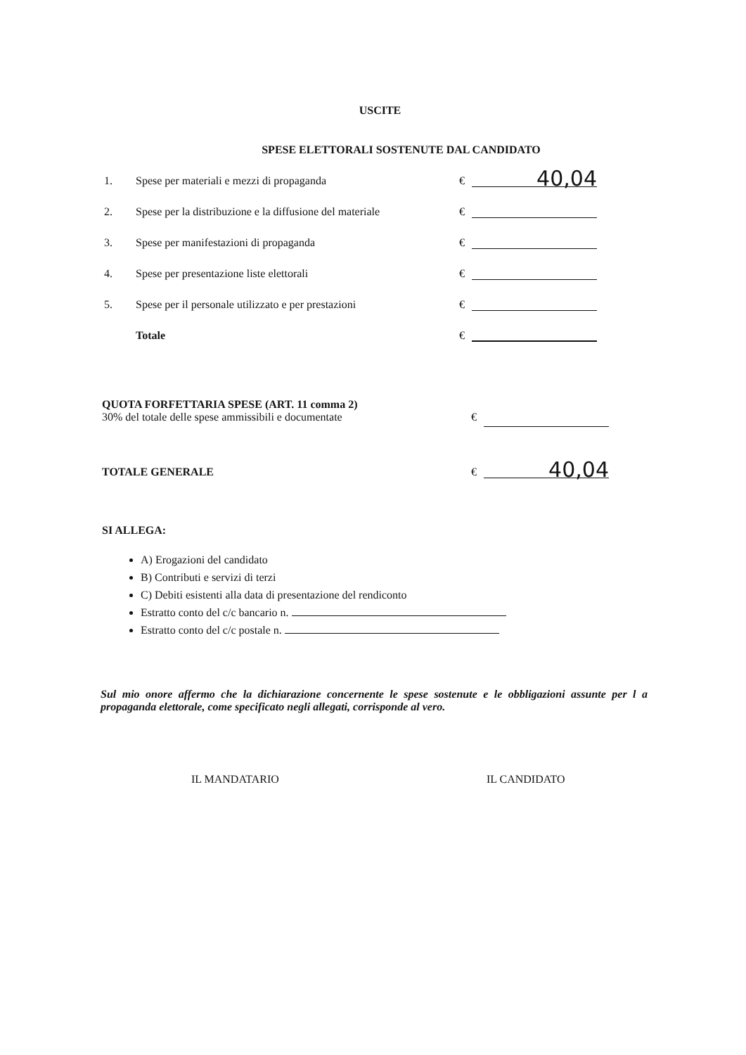USCITE
SPESE ELETTORALI SOSTENUTE DAL CANDIDATO
1. Spese per materiali e mezzi di propaganda € 40,04
2. Spese per la distribuzione e la diffusione del materiale €
3. Spese per manifestazioni di propaganda €
4. Spese per presentazione liste elettorali €
5. Spese per il personale utilizzato e per prestazioni €
Totale €
QUOTA FORFETTARIA SPESE (ART. 11 comma 2)
30% del totale delle spese ammissibili e documentate €
TOTALE GENERALE € 40,04
SI ALLEGA:
A) Erogazioni del candidato
B) Contributi e servizi di terzi
C) Debiti esistenti alla data di presentazione del rendiconto
Estratto conto del c/c bancario n.
Estratto conto del c/c postale n.
Sul mio onore affermo che la dichiarazione concernente le spese sostenute e le obbligazioni assunte per l a propaganda elettorale, come specificato negli allegati, corrisponde al vero.
IL MANDATARIO IL CANDIDATO